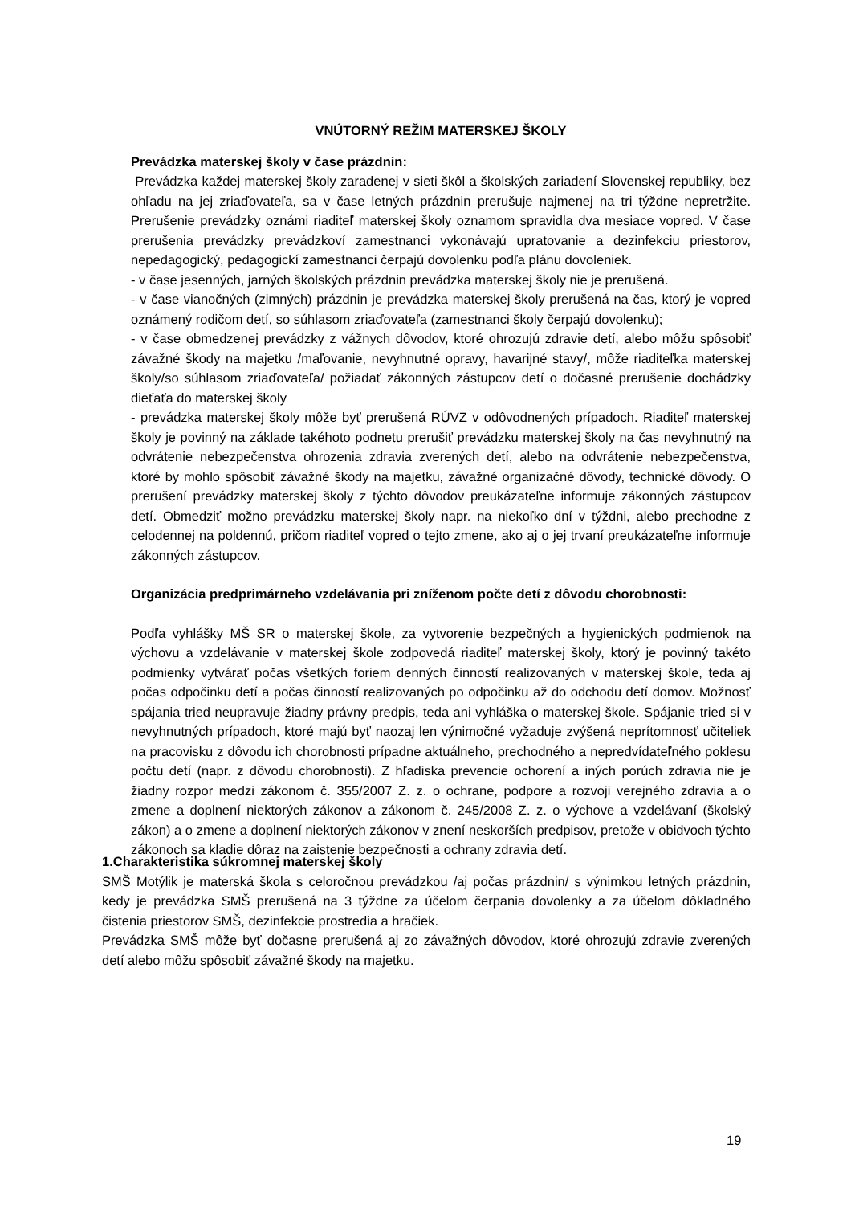VNÚTORNÝ REŽIM MATERSKEJ ŠKOLY
Prevádzka materskej školy v čase prázdnin:
Prevádzka každej materskej školy zaradenej v sieti škôl a školských zariadení Slovenskej republiky, bez ohľadu na jej zriaďovateľa, sa v čase letných prázdnin prerušuje najmenej na tri týždne nepretržite. Prerušenie prevádzky oznámi riaditeľ materskej školy oznamom spravidla dva mesiace vopred. V čase prerušenia prevádzky prevádzkoví zamestnanci vykonávajú upratovanie a dezinfekciu priestorov, nepedagogický, pedagogickí zamestnanci čerpajú dovolenku podľa plánu dovoleniek.
- v čase jesenných, jarných školských prázdnin prevádzka materskej školy nie je prerušená.
- v čase vianočných (zimných) prázdnin je prevádzka materskej školy prerušená na čas, ktorý je vopred oznámený rodičom detí, so súhlasom zriaďovateľa (zamestnanci školy čerpajú dovolenku);
- v čase obmedzenej prevádzky z vážnych dôvodov, ktoré ohrozujú zdravie detí, alebo môžu spôsobiť závažné škody na majetku /maľovanie, nevyhnutné opravy, havarijné stavy/, môže riaditeľka materskej školy/so súhlasom zriaďovateľa/ požiadať zákonných zástupcov detí o dočasné prerušenie dochádzky dieťaťa do materskej školy
- prevádzka materskej školy môže byť prerušená RÚVZ v odôvodnených prípadoch. Riaditeľ materskej školy je povinný na základe takéhoto podnetu prerušiť prevádzku materskej školy na čas nevyhnutný na odvrátenie nebezpečenstva ohrozenia zdravia zverených detí, alebo na odvrátenie nebezpečenstva, ktoré by mohlo spôsobiť závažné škody na majetku, závažné organizačné dôvody, technické dôvody. O prerušení prevádzky materskej školy z týchto dôvodov preukázateľne informuje zákonných zástupcov detí. Obmedziť možno prevádzku materskej školy napr. na niekoľko dní v týždni, alebo prechodne z celodennej na poldennú, pričom riaditeľ vopred o tejto zmene, ako aj o jej trvaní preukázateľne informuje zákonných zástupcov.
Organizácia predprimárneho vzdelávania pri zníženom počte detí z dôvodu chorobnosti:
Podľa vyhlášky MŠ SR o materskej škole, za vytvorenie bezpečných a hygienických podmienok na výchovu a vzdelávanie v materskej škole zodpovedá riaditeľ materskej školy, ktorý je povinný takéto podmienky vytvárať počas všetkých foriem denných činností realizovaných v materskej škole, teda aj počas odpočinku detí a počas činností realizovaných po odpočinku až do odchodu detí domov. Možnosť spájania tried neupravuje žiadny právny predpis, teda ani vyhláška o materskej škole. Spájanie tried si v nevyhnutných prípadoch, ktoré majú byť naozaj len výnimočné vyžaduje zvýšená neprítomnosť učiteliek na pracovisku z dôvodu ich chorobnosti prípadne aktuálneho, prechodného a nepredvídateľného poklesu počtu detí (napr. z dôvodu chorobnosti). Z hľadiska prevencie ochorení a iných porúch zdravia nie je žiadny rozpor medzi zákonom č. 355/2007 Z. z. o ochrane, podpore a rozvoji verejného zdravia a o zmene a doplnení niektorých zákonov a zákonom č. 245/2008 Z. z. o výchove a vzdelávaní (školský zákon) a o zmene a doplnení niektorých zákonov v znení neskorších predpisov, pretože v obidvoch týchto zákonoch sa kladie dôraz na zaistenie bezpečnosti a ochrany zdravia detí.
1.Charakteristika súkromnej materskej školy
SMŠ Motýlik je materská škola s celoročnou prevádzkou /aj počas prázdnin/ s výnimkou letných prázdnin, kedy je prevádzka SMŠ prerušená na 3 týždne za účelom čerpania dovolenky a za účelom dôkladného čistenia priestorov SMŠ, dezinfekcie prostredia a hračiek.
Prevádzka SMŠ môže byť dočasne prerušená aj zo závažných dôvodov, ktoré ohrozujú zdravie zverených detí alebo môžu spôsobiť závažné škody na majetku.
19